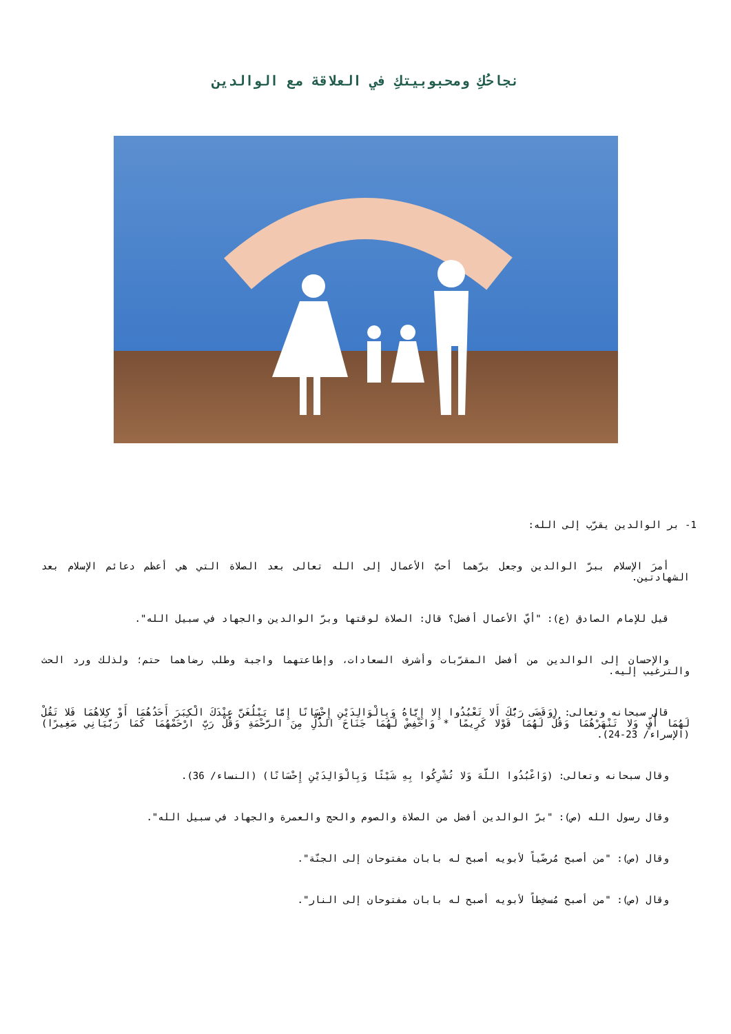نجاحُكِ ومحبوبيتكِ في العلاقة مع الوالدين
1- بر الوالدين يقرّب إلى الله:
أمرَ الإسلام ببرّ الوالدين وجعل برّهما أحبَّ الأعمال إلى الله تعالى بعد الصلاة التي هي أعظم دعائم الإسلام بعد الشهادتين.
قيل للإمام الصادق (ع): "أيّ الأعمال أفضل؟ قال: الصلاة لوقتها وبرّ الوالدين والجهاد في سبيل الله".
والإحسان إلى الوالدين من أفضل المقرّبات وأشرف السعادات، وإطاعتهما واجبة وطلب رضاهما حتم؛ ولذلك ورد الحث والترغيب إليه.
قال سبحانه وتعالى: (وَقَضَى رَبُّكَ أَلا تَعْبُدُوا إِلا إِيَّاهُ وَبِالْوَالِدَيْنِ إِحْسَانًا إِمَّا يَبْلُغَنَّ عِنْدَكَ الْكِبَرَ أَحَدُهُمَا أَوْ كِلاهُمَا فَلا تَقُلْ لَهُمَا أُفٍّ وَلا تَنْهَرْهُمَا وَقُلْ لَهُمَا قَوْلا كَرِيمًا * وَاخْفِضْ لَهُمَا جَنَاحَ الذُّلِّ مِنَ الرَّحْمَةِ وَقُلْ رَبِّ ارْحَمْهُمَا كَمَا رَبَّيَانِي صَغِيرًا) (الإسراء/ 23-24).
وقال سبحانه وتعالى: (وَاعْبُدُوا اللَّهَ وَلا تُشْرِكُوا بِهِ شَيْئًا وَبِالْوَالِدَيْنِ إِحْسَانًا) (النساء/ 36).
وقال رسول الله (ص): "برّ الوالدين أفضل من الصلاة والصوم والحج والعمرة والجهاد في سبيل الله".
وقال (ص): "من أصبح مُرضّياً لأبويه أصبح له بابان مفتوحان إلى الجنّة".
وقال (ص): "من أصبح مُسخِطاً لأبويه أصبح له بابان مفتوحان إلى النار".